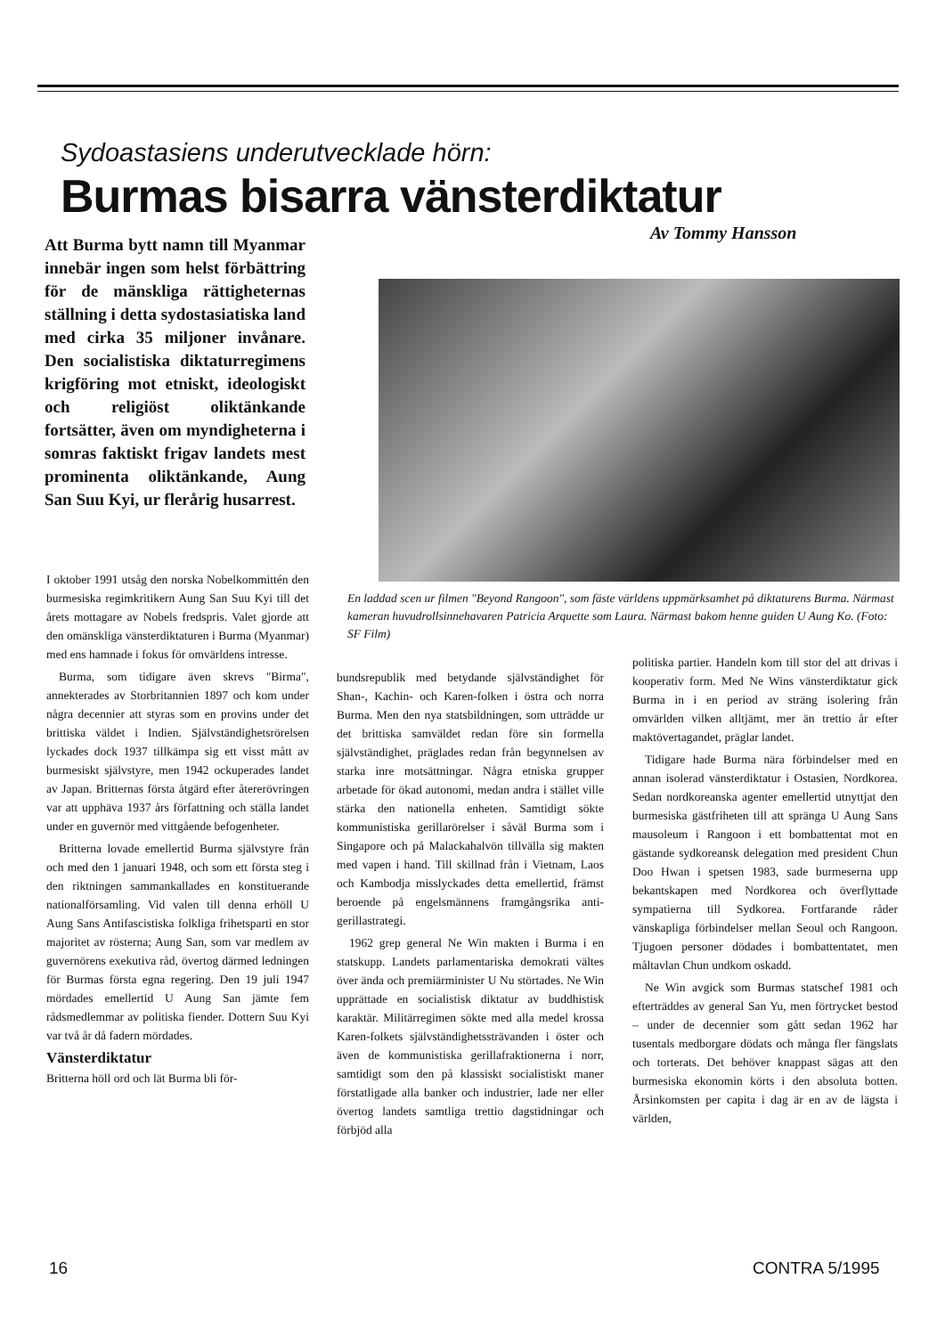Sydoastasiens underutvecklade hörn:
Burmas bisarra vänsterdiktatur
Av Tommy Hansson
Att Burma bytt namn till Myanmar innebär ingen som helst förbättring för de mänskliga rättigheternas ställning i detta sydostasiatiska land med cirka 35 miljoner invånare. Den socialistiska diktaturregimens krigföring mot etniskt, ideologiskt och religiöst oliktänkande fortsätter, även om myndigheterna i somras faktiskt frigav landets mest prominenta oliktänkande, Aung San Suu Kyi, ur flerårig husarrest.
I oktober 1991 utsåg den norska Nobelkommittén den burmesiska regimkritikern Aung San Suu Kyi till det årets mottagare av Nobels fredspris. Valet gjorde att den omänskliga vänsterdiktaturen i Burma (Myanmar) med ens hamnade i fokus för omvärldens intresse.
Burma, som tidigare även skrevs "Birma", annekterades av Storbritannien 1897 och kom under några decennier att styras som en provins under det brittiska väldet i Indien. Självständighetsrörelsen lyckades dock 1937 tillkämpa sig ett visst mått av burmesiskt självstyre, men 1942 ockuperades landet av Japan. Britternas första åtgärd efter återerövringen var att upphäva 1937 års författning och ställa landet under en guvernör med vittgående befogenheter.
Britterna lovade emellertid Burma självstyre från och med den 1 januari 1948, och som ett första steg i den riktningen sammankallades en konstituerande nationalförsamling. Vid valen till denna erhöll U Aung Sans Antifascistiska folkliga frihetsparti en stor majoritet av rösterna; Aung San, som var medlem av guvernörens exekutiva råd, övertog därmed ledningen för Burmas första egna regering. Den 19 juli 1947 mördades emellertid U Aung San jämte fem rådsmedlemmar av politiska fiender. Dottern Suu Kyi var två år då fadern mördades.
Vänsterdiktatur
Britterna höll ord och lät Burma bli för-
En laddad scen ur filmen "Beyond Rangoon", som fäste världens uppmärksamhet på diktaturens Burma. Närmast kameran huvudrollsinnehavaren Patricia Arquette som Laura. Närmast bakom henne guiden U Aung Ko. (Foto: SF Film)
bundsrepublik med betydande självständighet för Shan-, Kachin- och Karen-folken i östra och norra Burma. Men den nya statsbildningen, som utträdde ur det brittiska samväldet redan före sin formella självständighet, präglades redan från begynnelsen av starka inre motsättningar. Några etniska grupper arbetade för ökad autonomi, medan andra i stället ville stärka den nationella enheten. Samtidigt sökte kommunistiska gerillarörelser i såväl Burma som i Singapore och på Malackahalvön tillvälla sig makten med vapen i hand. Till skillnad från i Vietnam, Laos och Kambodja misslyckades detta emellertid, främst beroende på engelsmännens framgångsrika anti-gerillastrategi.
1962 grep general Ne Win makten i Burma i en statskupp. Landets parlamentariska demokrati vältes över ända och premiärminister U Nu störtades. Ne Win upprättade en socialistisk diktatur av buddhistisk karaktär. Militärregimen sökte med alla medel krossa Karen-folkets självständighetssträvanden i öster och även de kommunistiska gerillafraktionerna i norr, samtidigt som den på klassiskt socialistiskt maner förstatligade alla banker och industrier, lade ner eller övertog landets samtliga trettio dagstidningar och förbjöd alla
politiska partier. Handeln kom till stor del att drivas i kooperativ form. Med Ne Wins vänsterdiktatur gick Burma in i en period av sträng isolering från omvärlden vilken alltjämt, mer än trettio år efter maktövertagandet, präglar landet.
Tidigare hade Burma nära förbindelser med en annan isolerad vänsterdiktatur i Ostasien, Nordkorea. Sedan nordkoreanska agenter emellertid utnyttjat den burmesiska gästfriheten till att spränga U Aung Sans mausoleum i Rangoon i ett bombattentat mot en gästande sydkoreansk delegation med president Chun Doo Hwan i spetsen 1983, sade burmeserna upp bekantskapen med Nordkorea och överflyttade sympatierna till Sydkorea. Fortfarande råder vänskapliga förbindelser mellan Seoul och Rangoon. Tjugoen personer dödades i bombattentatet, men måltavlan Chun undkom oskadd.
Ne Win avgick som Burmas statschef 1981 och efterträddes av general San Yu, men förtrycket bestod – under de decennier som gått sedan 1962 har tusentals medborgare dödats och många fler fängslats och torterats. Det behöver knappast sägas att den burmesiska ekonomin körts i den absoluta botten. Årsinkomsten per capita i dag är en av de lägsta i världen,
16 CONTRA 5/1995